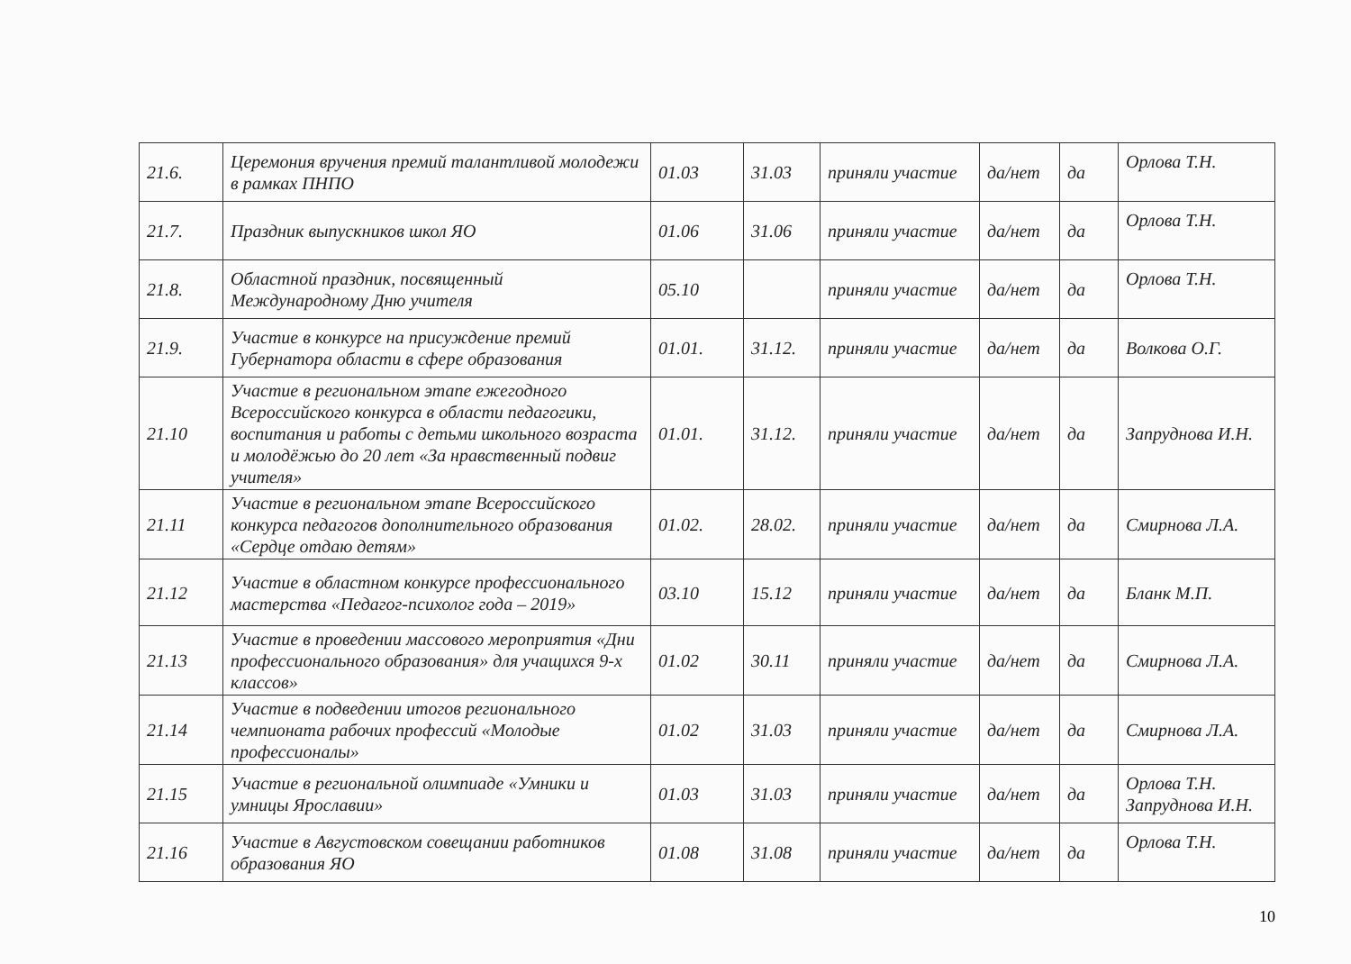| 21.6. | Церемония вручения премий талантливой молодежи в рамках ПНПО | 01.03 | 31.03 | приняли участие | да/нет | да | Орлова Т.Н. |
| 21.7. | Праздник выпускников школ ЯО | 01.06 | 31.06 | приняли участие | да/нет | да | Орлова Т.Н. |
| 21.8. | Областной праздник, посвященный Международному Дню учителя | 05.10 | | приняли участие | да/нет | да | Орлова Т.Н. |
| 21.9. | Участие в конкурсе на присуждение премий Губернатора области в сфере образования | 01.01. | 31.12. | приняли участие | да/нет | да | Волкова О.Г. |
| 21.10 | Участие в региональном этапе ежегодного Всероссийского конкурса в области педагогики, воспитания и работы с детьми школьного возраста и молодёжью до 20 лет «За нравственный подвиг учителя» | 01.01. | 31.12. | приняли участие | да/нет | да | Запруднова И.Н. |
| 21.11 | Участие в региональном этапе Всероссийского конкурса педагогов дополнительного образования «Сердце отдаю детям» | 01.02. | 28.02. | приняли участие | да/нет | да | Смирнова Л.А. |
| 21.12 | Участие в областном конкурсе профессионального мастерства «Педагог-психолог года – 2019» | 03.10 | 15.12 | приняли участие | да/нет | да | Бланк М.П. |
| 21.13 | Участие в проведении массового мероприятия «Дни профессионального образования» для учащихся 9-х классов» | 01.02 | 30.11 | приняли участие | да/нет | да | Смирнова Л.А. |
| 21.14 | Участие в подведении итогов регионального чемпионата рабочих профессий «Молодые профессионалы» | 01.02 | 31.03 | приняли участие | да/нет | да | Смирнова Л.А. |
| 21.15 | Участие в региональной олимпиаде «Умники и умницы Ярославии» | 01.03 | 31.03 | приняли участие | да/нет | да | Орлова Т.Н. Запруднова И.Н. |
| 21.16 | Участие в Августовском совещании работников образования ЯО | 01.08 | 31.08 | приняли участие | да/нет | да | Орлова Т.Н. |
10